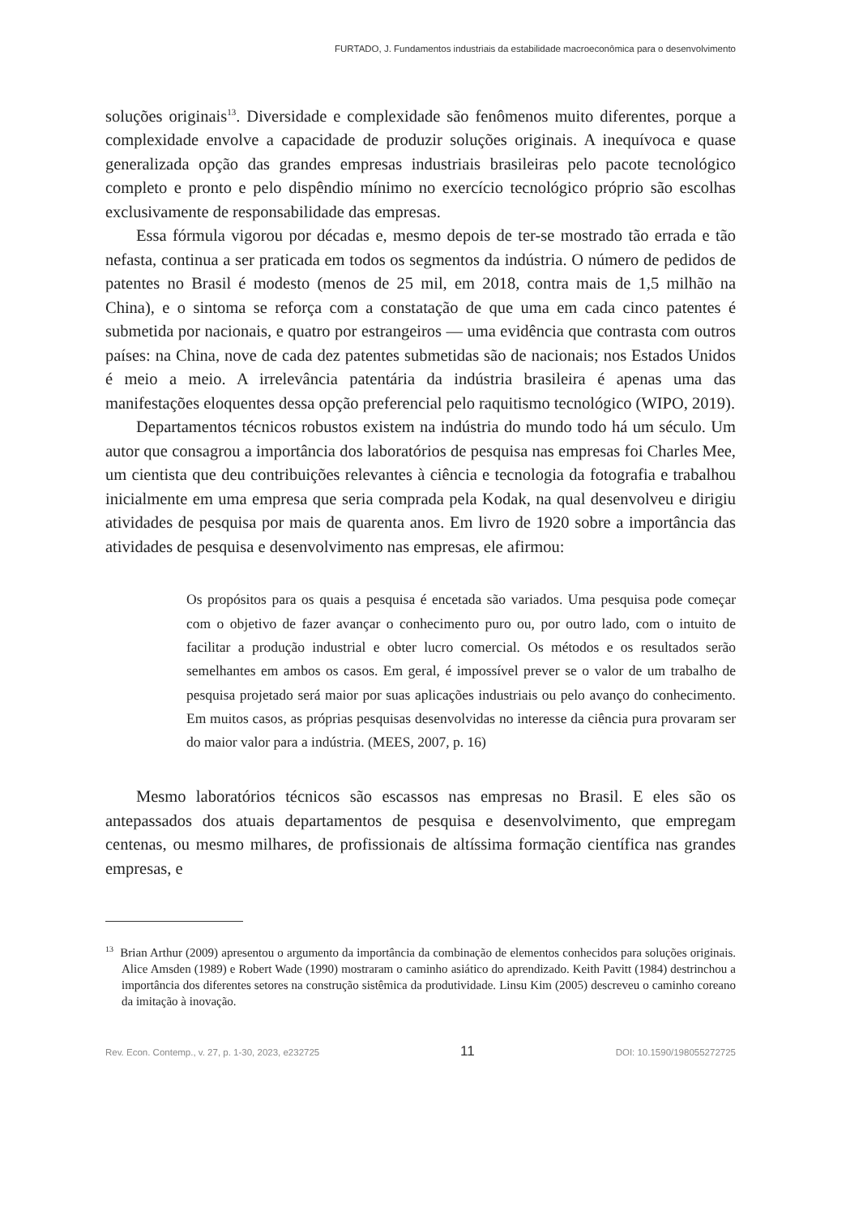FURTADO, J. Fundamentos industriais da estabilidade macroeconômica para o desenvolvimento
soluções originais<sup>13</sup>. Diversidade e complexidade são fenômenos muito diferentes, porque a complexidade envolve a capacidade de produzir soluções originais. A inequívoca e quase generalizada opção das grandes empresas industriais brasileiras pelo pacote tecnológico completo e pronto e pelo dispêndio mínimo no exercício tecnológico próprio são escolhas exclusivamente de responsabilidade das empresas.
Essa fórmula vigorou por décadas e, mesmo depois de ter-se mostrado tão errada e tão nefasta, continua a ser praticada em todos os segmentos da indústria. O número de pedidos de patentes no Brasil é modesto (menos de 25 mil, em 2018, contra mais de 1,5 milhão na China), e o sintoma se reforça com a constatação de que uma em cada cinco patentes é submetida por nacionais, e quatro por estrangeiros — uma evidência que contrasta com outros países: na China, nove de cada dez patentes submetidas são de nacionais; nos Estados Unidos é meio a meio. A irrelevância patentária da indústria brasileira é apenas uma das manifestações eloquentes dessa opção preferencial pelo raquitismo tecnológico (WIPO, 2019).
Departamentos técnicos robustos existem na indústria do mundo todo há um século. Um autor que consagrou a importância dos laboratórios de pesquisa nas empresas foi Charles Mee, um cientista que deu contribuições relevantes à ciência e tecnologia da fotografia e trabalhou inicialmente em uma empresa que seria comprada pela Kodak, na qual desenvolveu e dirigiu atividades de pesquisa por mais de quarenta anos. Em livro de 1920 sobre a importância das atividades de pesquisa e desenvolvimento nas empresas, ele afirmou:
Os propósitos para os quais a pesquisa é encetada são variados. Uma pesquisa pode começar com o objetivo de fazer avançar o conhecimento puro ou, por outro lado, com o intuito de facilitar a produção industrial e obter lucro comercial. Os métodos e os resultados serão semelhantes em ambos os casos. Em geral, é impossível prever se o valor de um trabalho de pesquisa projetado será maior por suas aplicações industriais ou pelo avanço do conhecimento. Em muitos casos, as próprias pesquisas desenvolvidas no interesse da ciência pura provaram ser do maior valor para a indústria. (MEES, 2007, p. 16)
Mesmo laboratórios técnicos são escassos nas empresas no Brasil. E eles são os antepassados dos atuais departamentos de pesquisa e desenvolvimento, que empregam centenas, ou mesmo milhares, de profissionais de altíssima formação científica nas grandes empresas, e
<sup>13</sup> Brian Arthur (2009) apresentou o argumento da importância da combinação de elementos conhecidos para soluções originais. Alice Amsden (1989) e Robert Wade (1990) mostraram o caminho asiático do aprendizado. Keith Pavitt (1984) destrinchou a importância dos diferentes setores na construção sistêmica da produtividade. Linsu Kim (2005) descreveu o caminho coreano da imitação à inovação.
Rev. Econ. Contemp., v. 27, p. 1-30, 2023, e232725 11 DOI: 10.1590/198055272725